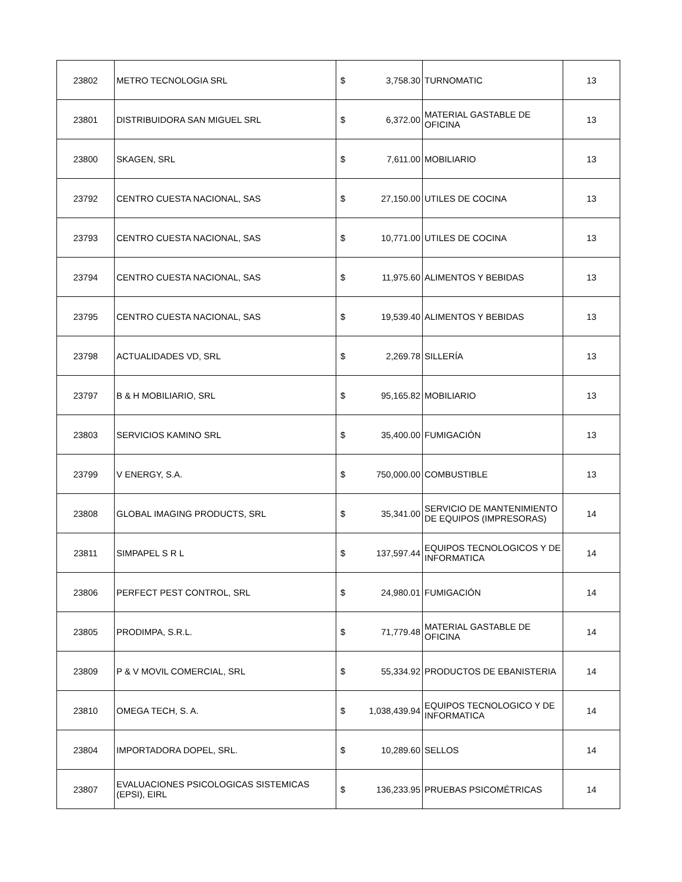| 23802 | METRO TECNOLOGIA SRL | $ 3,758.30 | TURNOMATIC | 13 |
| 23801 | DISTRIBUIDORA SAN MIGUEL SRL | $ 6,372.00 | MATERIAL GASTABLE DE OFICINA | 13 |
| 23800 | SKAGEN, SRL | $ 7,611.00 | MOBILIARIO | 13 |
| 23792 | CENTRO CUESTA NACIONAL, SAS | $ 27,150.00 | UTILES DE COCINA | 13 |
| 23793 | CENTRO CUESTA NACIONAL, SAS | $ 10,771.00 | UTILES DE COCINA | 13 |
| 23794 | CENTRO CUESTA NACIONAL, SAS | $ 11,975.60 | ALIMENTOS Y BEBIDAS | 13 |
| 23795 | CENTRO CUESTA NACIONAL, SAS | $ 19,539.40 | ALIMENTOS Y BEBIDAS | 13 |
| 23798 | ACTUALIDADES VD, SRL | $ 2,269.78 | SILLERÍA | 13 |
| 23797 | B & H MOBILIARIO, SRL | $ 95,165.82 | MOBILIARIO | 13 |
| 23803 | SERVICIOS KAMINO SRL | $ 35,400.00 | FUMIGACIÓN | 13 |
| 23799 | V ENERGY, S.A. | $ 750,000.00 | COMBUSTIBLE | 13 |
| 23808 | GLOBAL IMAGING PRODUCTS, SRL | $ 35,341.00 | SERVICIO DE MANTENIMIENTO DE EQUIPOS (IMPRESORAS) | 14 |
| 23811 | SIMPAPEL S R L | $ 137,597.44 | EQUIPOS TECNOLOGICOS Y DE INFORMATICA | 14 |
| 23806 | PERFECT PEST CONTROL, SRL | $ 24,980.01 | FUMIGACIÓN | 14 |
| 23805 | PRODIMPA, S.R.L. | $ 71,779.48 | MATERIAL GASTABLE DE OFICINA | 14 |
| 23809 | P & V MOVIL COMERCIAL, SRL | $ 55,334.92 | PRODUCTOS DE EBANISTERIA | 14 |
| 23810 | OMEGA TECH, S. A. | $ 1,038,439.94 | EQUIPOS TECNOLOGICO Y DE INFORMATICA | 14 |
| 23804 | IMPORTADORA DOPEL, SRL. | $ 10,289.60 | SELLOS | 14 |
| 23807 | EVALUACIONES PSICOLOGICAS SISTEMICAS (EPSI), EIRL | $ 136,233.95 | PRUEBAS PSICOMÉTRICAS | 14 |